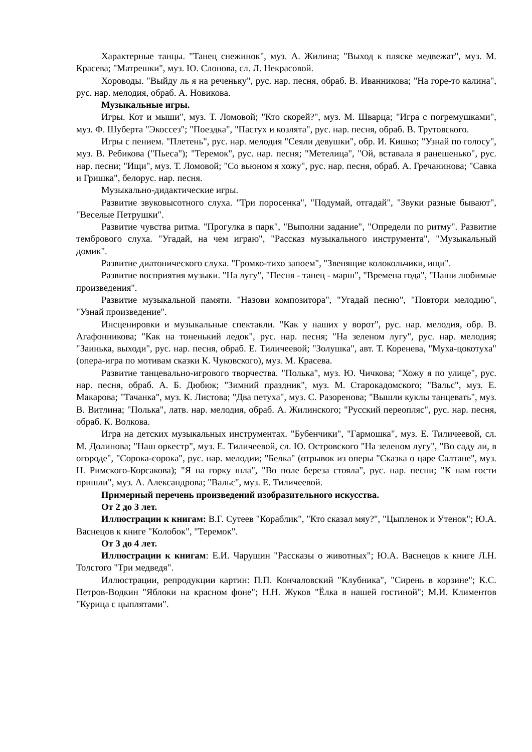Характерные танцы. "Танец снежинок", муз. А. Жилина; "Выход к пляске медвежат", муз. М. Красева; "Матрешки", муз. Ю. Слонова, сл. Л. Некрасовой.
Хороводы. "Выйду ль я на реченьку", рус. нар. песня, обраб. В. Иванникова; "На горе-то калина", рус. нар. мелодия, обраб. А. Новикова.
Музыкальные игры.
Игры. Кот и мыши", муз. Т. Ломовой; "Кто скорей?", муз. М. Шварца; "Игра с погремушками", муз. Ф. Шуберта "Экоссез"; "Поездка", "Пастух и козлята", рус. нар. песня, обраб. В. Трутовского.
Игры с пением. "Плетень", рус. нар. мелодия "Сеяли девушки", обр. И. Кишко; "Узнай по голосу", муз. В. Ребикова ("Пьеса"); "Теремок", рус. нар. песня; "Метелица", "Ой, вставала я ранешенько", рус. нар. песни; "Ищи", муз. Т. Ломовой; "Со вьюном я хожу", рус. нар. песня, обраб. А. Гречанинова; "Савка и Гришка", белорус. нар. песня.
Музыкально-дидактические игры.
Развитие звуковысотного слуха. "Три поросенка", "Подумай, отгадай", "Звуки разные бывают", "Веселые Петрушки".
Развитие чувства ритма. "Прогулка в парк", "Выполни задание", "Определи по ритму". Развитие тембрового слуха. "Угадай, на чем играю", "Рассказ музыкального инструмента", "Музыкальный домик".
Развитие диатонического слуха. "Громко-тихо запоем", "Звенящие колокольчики, ищи".
Развитие восприятия музыки. "На лугу", "Песня - танец - марш", "Времена года", "Наши любимые произведения".
Развитие музыкальной памяти. "Назови композитора", "Угадай песню", "Повтори мелодию", "Узнай произведение".
Инсценировки и музыкальные спектакли. "Как у наших у ворот", рус. нар. мелодия, обр. В. Агафонникова; "Как на тоненький ледок", рус. нар. песня; "На зеленом лугу", рус. нар. мелодия; "Заинька, выходи", рус. нар. песня, обраб. Е. Тиличеевой; "Золушка", авт. Т. Коренева, "Муха-цокотуха" (опера-игра по мотивам сказки К. Чуковского), муз. М. Красева.
Развитие танцевально-игрового творчества. "Полька", муз. Ю. Чичкова; "Хожу я по улице", рус. нар. песня, обраб. А. Б. Дюбюк; "Зимний праздник", муз. М. Старокадомского; "Вальс", муз. Е. Макарова; "Тачанка", муз. К. Листова; "Два петуха", муз. С. Разоренова; "Вышли куклы танцевать", муз. В. Витлина; "Полька", латв. нар. мелодия, обраб. А. Жилинского; "Русский переопляс", рус. нар. песня, обраб. К. Волкова.
Игра на детских музыкальных инструментах. "Бубенчики", "Гармошка", муз. Е. Тиличеевой, сл. М. Долинова; "Наш оркестр", муз. Е. Тиличеевой, сл. Ю. Островского "На зеленом лугу", "Во саду ли, в огороде", "Сорока-сорока", рус. нар. мелодии; "Белка" (отрывок из оперы "Сказка о царе Салтане", муз. Н. Римского-Корсакова); "Я на горку шла", "Во поле береза стояла", рус. нар. песни; "К нам гости пришли", муз. А. Александрова; "Вальс", муз. Е. Тиличеевой.
Примерный перечень произведений изобразительного искусства.
От 2 до 3 лет.
Иллюстрации к книгам: В.Г. Сутеев "Кораблик", "Кто сказал мяу?", "Цыпленок и Утенок"; Ю.А. Васнецов к книге "Колобок", "Теремок".
От 3 до 4 лет.
Иллюстрации к книгам: Е.И. Чарушин "Рассказы о животных"; Ю.А. Васнецов к книге Л.Н. Толстого "Три медведя".
Иллюстрации, репродукции картин: П.П. Кончаловский "Клубника", "Сирень в корзине"; К.С. Петров-Водкин "Яблоки на красном фоне"; Н.Н. Жуков "Ёлка в нашей гостиной"; М.И. Климентов "Курица с цыплятами".